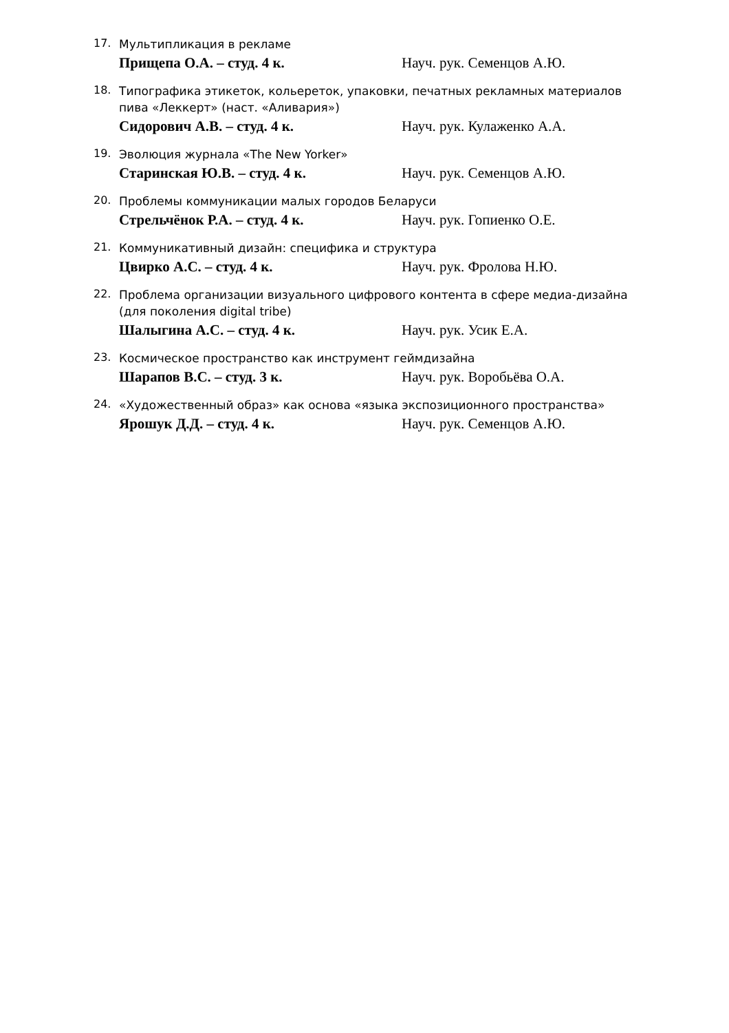17.
Мультипликация в рекламе
Прищепа О.А. – студ. 4 к. Науч. рук. Семенцов А.Ю.
18.
Типографика этикеток, кольереток, упаковки, печатных рекламных материалов пива «Леккерт» (наст. «Аливария»)
Сидорович А.В. – студ. 4 к. Науч. рук. Кулаженко А.А.
19.
Эволюция журнала «The New Yorker»
Старинская Ю.В. – студ. 4 к. Науч. рук. Семенцов А.Ю.
20.
Проблемы коммуникации малых городов Беларуси
Стрельчёнок Р.А. – студ. 4 к. Науч. рук. Гопиенко О.Е.
21.
Коммуникативный дизайн: специфика и структура
Цвирко А.С. – студ. 4 к. Науч. рук. Фролова Н.Ю.
22.
Проблема организации визуального цифрового контента в сфере медиа-дизайна (для поколения digital tribe)
Шалыгина А.С. – студ. 4 к. Науч. рук. Усик Е.А.
23.
Космическое пространство как инструмент геймдизайна
Шарапов В.С. – студ. 3 к. Науч. рук. Воробьёва О.А.
24.
«Художественный образ» как основа «языка экспозиционного пространства»
Ярошук Д.Д. – студ. 4 к. Науч. рук. Семенцов А.Ю.